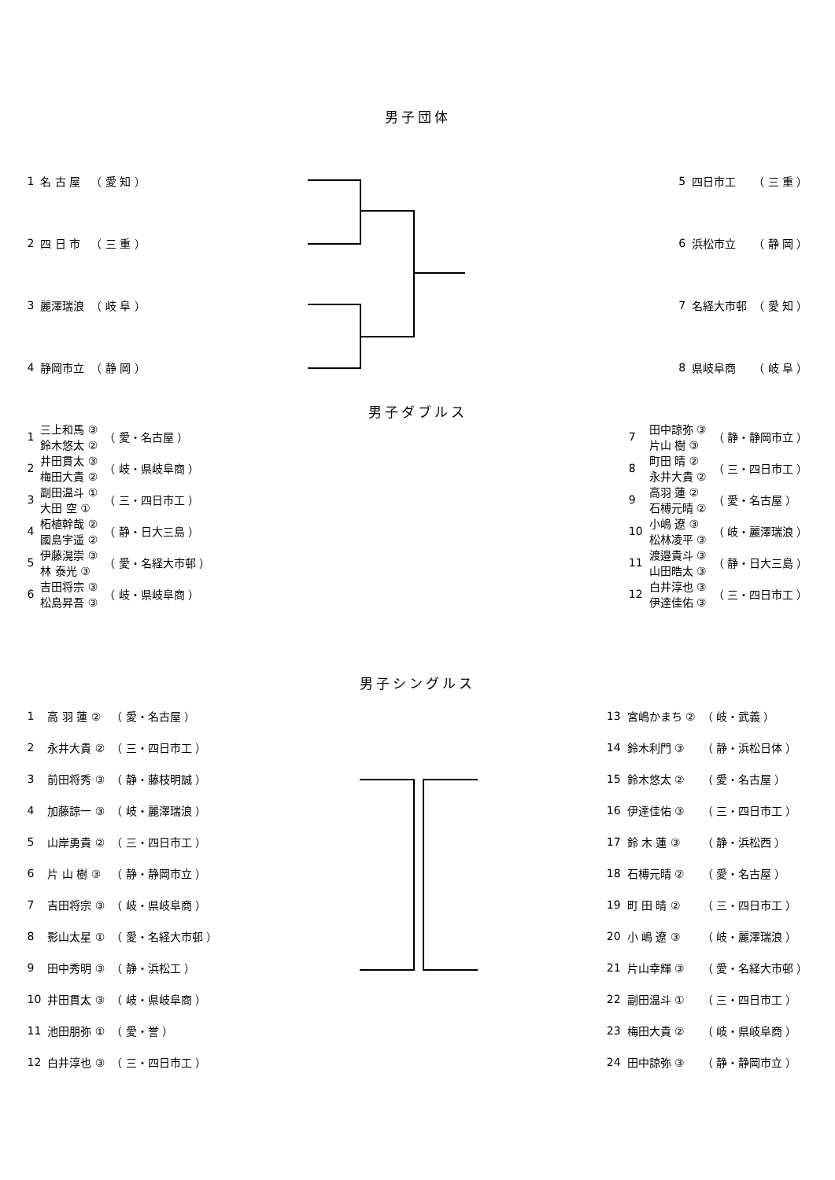男子団体
| 1 | 名 古 屋 | （ 愛 知 ） |
| 2 | 四 日 市 | （ 三 重 ） |
| 3 | 麗澤瑞浪 | （ 岐 阜 ） |
| 4 | 静岡市立 | （ 静 岡 ） |
| 5 | 四日市工 | （ 三 重 ） |
| 6 | 浜松市立 | （ 静 岡 ） |
| 7 | 名経大市邨 | （ 愛 知 ） |
| 8 | 県岐阜商 | （ 岐 阜 ） |
男子ダブルス
| 1 | 三上和馬 ③ 鈴木悠太 ② | （ 愛・名古屋 ） |
| 2 | 井田貫太 ③ 梅田大貴 ② | （ 岐・県岐阜商 ） |
| 3 | 副田温斗 ① 大田 空 ① | （ 三・四日市工 ） |
| 4 | 柘植幹哉 ② 國島宇遥 ② | （ 静・日大三島 ） |
| 5 | 伊藤滉崇 ③ 林 泰光 ③ | （ 愛・名経大市邨 ） |
| 6 | 吉田将宗 ③ 松島昇吾 ③ | （ 岐・県岐阜商 ） |
| 7 | 田中諒弥 ③ 片山 樹 ③ | （ 静・静岡市立 ） |
| 8 | 町田 晴 ② 永井大貴 ② | （ 三・四日市工 ） |
| 9 | 高羽 蓮 ② 石榑元晴 ② | （ 愛・名古屋 ） |
| 10 | 小嶋 遼 ③ 松林凌平 ③ | （ 岐・麗澤瑞浪 ） |
| 11 | 渡邉貴斗 ③ 山田皓太 ③ | （ 静・日大三島 ） |
| 12 | 白井淳也 ③ 伊達佳佑 ③ | （ 三・四日市工 ） |
男子シングルス
| 1 | 高 羽 蓮 ② | （ 愛・名古屋 ） |
| 2 | 永井大貴 ② | （ 三・四日市工 ） |
| 3 | 前田将秀 ③ | （ 静・藤枝明誠 ） |
| 4 | 加藤諒一 ③ | （ 岐・麗澤瑞浪 ） |
| 5 | 山岸勇貴 ② | （ 三・四日市工 ） |
| 6 | 片 山 樹 ③ | （ 静・静岡市立 ） |
| 7 | 吉田将宗 ③ | （ 岐・県岐阜商 ） |
| 8 | 影山太星 ① | （ 愛・名経大市邨 ） |
| 9 | 田中秀明 ③ | （ 静・浜松工 ） |
| 10 | 井田貫太 ③ | （ 岐・県岐阜商 ） |
| 11 | 池田朋弥 ① | （ 愛・誉 ） |
| 12 | 白井淳也 ③ | （ 三・四日市工 ） |
| 13 | 宮嶋かまち ② | （ 岐・武義 ） |
| 14 | 鈴木利門 ③ | （ 静・浜松日体 ） |
| 15 | 鈴木悠太 ② | （ 愛・名古屋 ） |
| 16 | 伊達佳佑 ③ | （ 三・四日市工 ） |
| 17 | 鈴 木 蓮 ③ | （ 静・浜松西 ） |
| 18 | 石榑元晴 ② | （ 愛・名古屋 ） |
| 19 | 町 田 晴 ② | （ 三・四日市工 ） |
| 20 | 小 嶋 遼 ③ | （ 岐・麗澤瑞浪 ） |
| 21 | 片山幸輝 ③ | （ 愛・名経大市邨 ） |
| 22 | 副田温斗 ① | （ 三・四日市工 ） |
| 23 | 梅田大貴 ② | （ 岐・県岐阜商 ） |
| 24 | 田中諒弥 ③ | （ 静・静岡市立 ） |